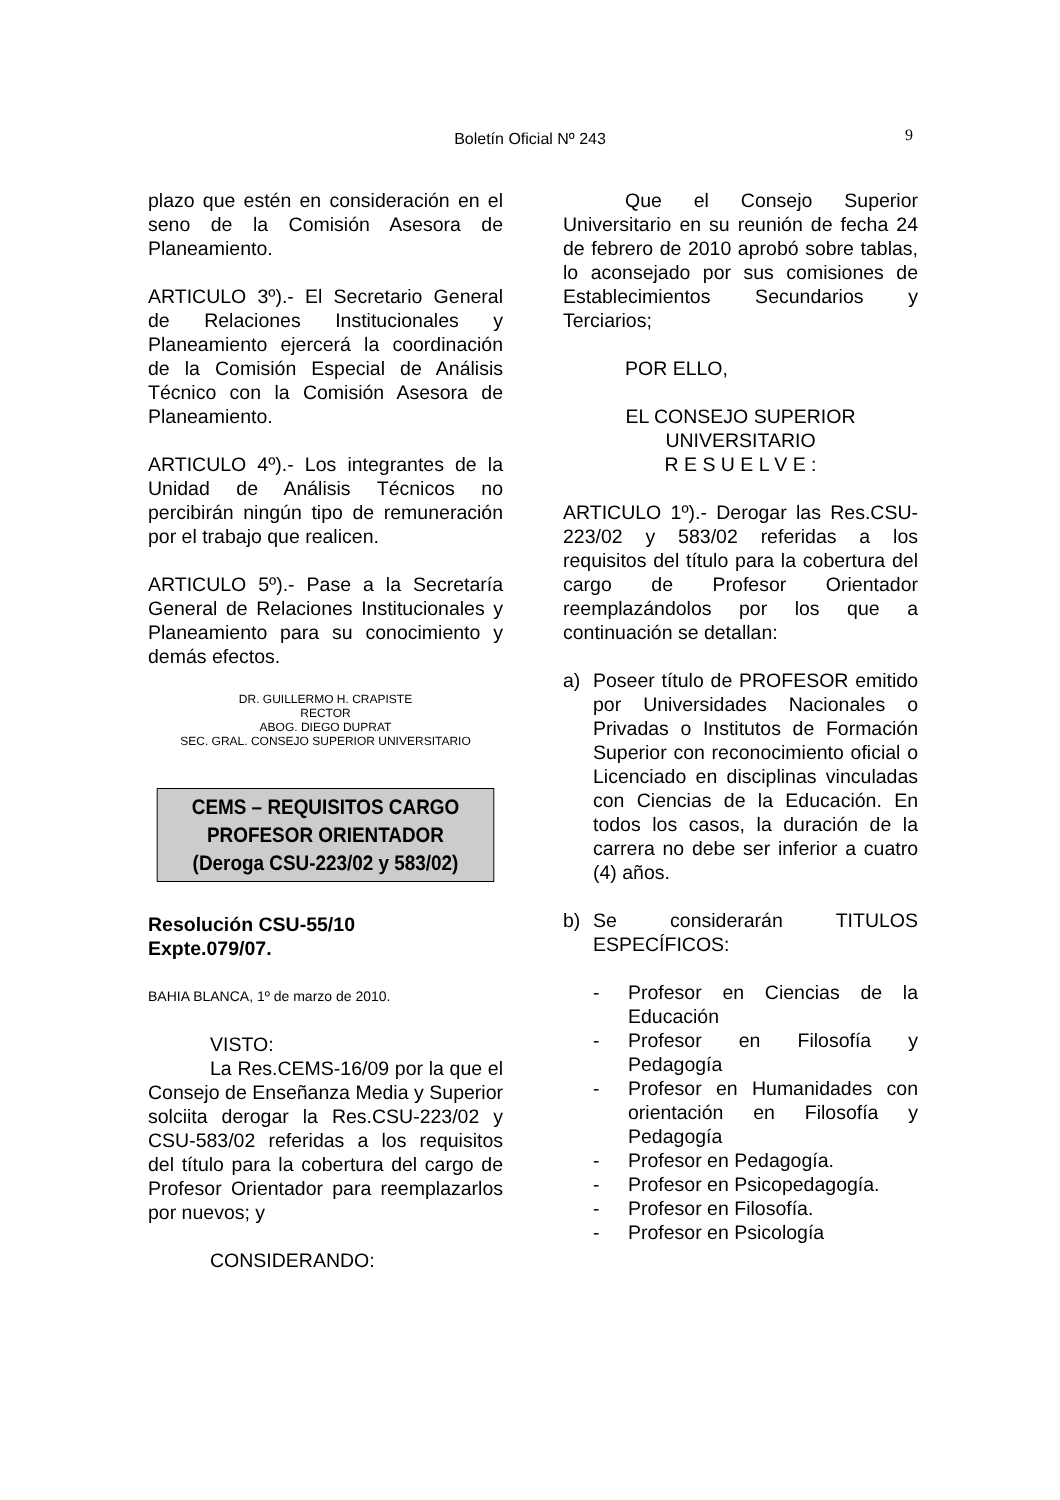Boletín Oficial Nº 243 9
plazo que estén en consideración en el seno de la Comisión Asesora de Planeamiento.
ARTICULO 3º).- El Secretario General de Relaciones Institucionales y Planeamiento ejercerá la coordinación de la Comisión Especial de Análisis Técnico con la Comisión Asesora de Planeamiento.
ARTICULO 4º).- Los integrantes de la Unidad de Análisis Técnicos no percibirán ningún tipo de remuneración por el trabajo que realicen.
ARTICULO 5º).- Pase a la Secretaría General de Relaciones Institucionales y Planeamiento para su conocimiento y demás efectos.
DR. GUILLERMO H. CRAPISTE
RECTOR
ABOG. DIEGO DUPRAT
SEC. GRAL. CONSEJO SUPERIOR UNIVERSITARIO
CEMS – REQUISITOS CARGO
PROFESOR ORIENTADOR
(Deroga CSU-223/02 y 583/02)
Resolución CSU-55/10
Expte.079/07.
BAHIA BLANCA, 1º de marzo de 2010.
VISTO:
La Res.CEMS-16/09 por la que el Consejo de Enseñanza Media y Superior solciita derogar la Res.CSU-223/02 y CSU-583/02 referidas a los requisitos del título para la cobertura del cargo de Profesor Orientador para reemplazarlos por nuevos; y
CONSIDERANDO:
Que el Consejo Superior Universitario en su reunión de fecha 24 de febrero de 2010 aprobó sobre tablas, lo aconsejado por sus comisiones de Establecimientos Secundarios y Terciarios;
POR ELLO,
EL CONSEJO SUPERIOR
UNIVERSITARIO
R E S U E L V E :
ARTICULO 1º).- Derogar las Res.CSU-223/02 y 583/02 referidas a los requisitos del título para la cobertura del cargo de Profesor Orientador reemplazándolos por los que a continuación se detallan:
a) Poseer título de PROFESOR emitido por Universidades Nacionales o Privadas o Institutos de Formación Superior con reconocimiento oficial o Licenciado en disciplinas vinculadas con Ciencias de la Educación. En todos los casos, la duración de la carrera no debe ser inferior a cuatro (4) años.
b) Se considerarán TITULOS ESPECÍFICOS:
- Profesor en Ciencias de la Educación
- Profesor en Filosofía y Pedagogía
- Profesor en Humanidades con orientación en Filosofía y Pedagogía
- Profesor en Pedagogía.
- Profesor en Psicopedagogía.
- Profesor en Filosofía.
- Profesor en Psicología